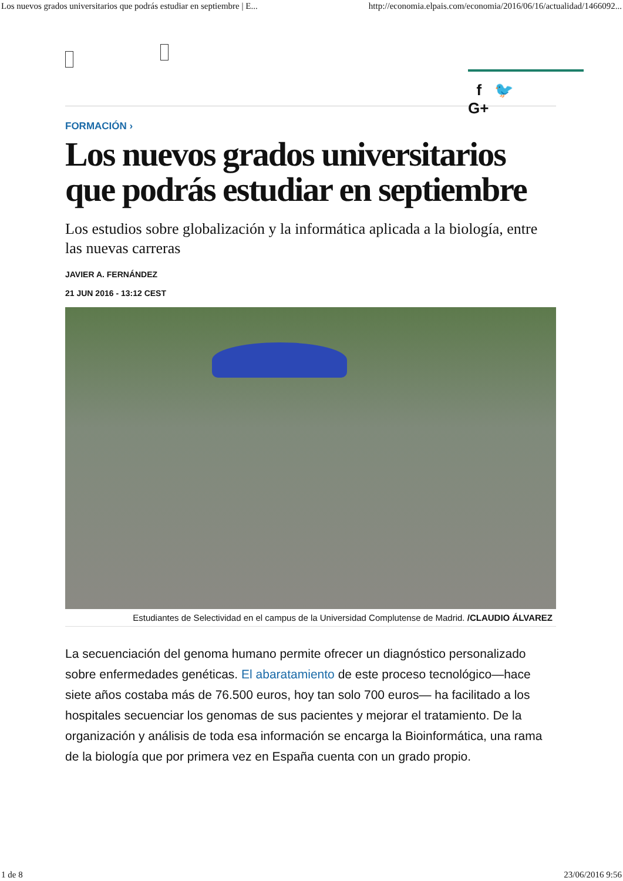Los nuevos grados universitarios que podrás estudiar en septiembre | E... http://economia.elpais.com/economia/2016/06/16/actualidad/1466092...
f 🐦
G+
FORMACIÓN ›
Los nuevos grados universitarios que podrás estudiar en septiembre
Los estudios sobre globalización y la informática aplicada a la biología, entre las nuevas carreras
JAVIER A. FERNÁNDEZ
21 JUN 2016 - 13:12 CEST
Estudiantes de Selectividad en el campus de la Universidad Complutense de Madrid. /CLAUDIO ÁLVAREZ
La secuenciación del genoma humano permite ofrecer un diagnóstico personalizado sobre enfermedades genéticas. El abaratamiento de este proceso tecnológico—hace siete años costaba más de 76.500 euros, hoy tan solo 700 euros— ha facilitado a los hospitales secuenciar los genomas de sus pacientes y mejorar el tratamiento. De la organización y análisis de toda esa información se encarga la Bioinformática, una rama de la biología que por primera vez en España cuenta con un grado propio.
1 de 8 23/06/2016 9:56